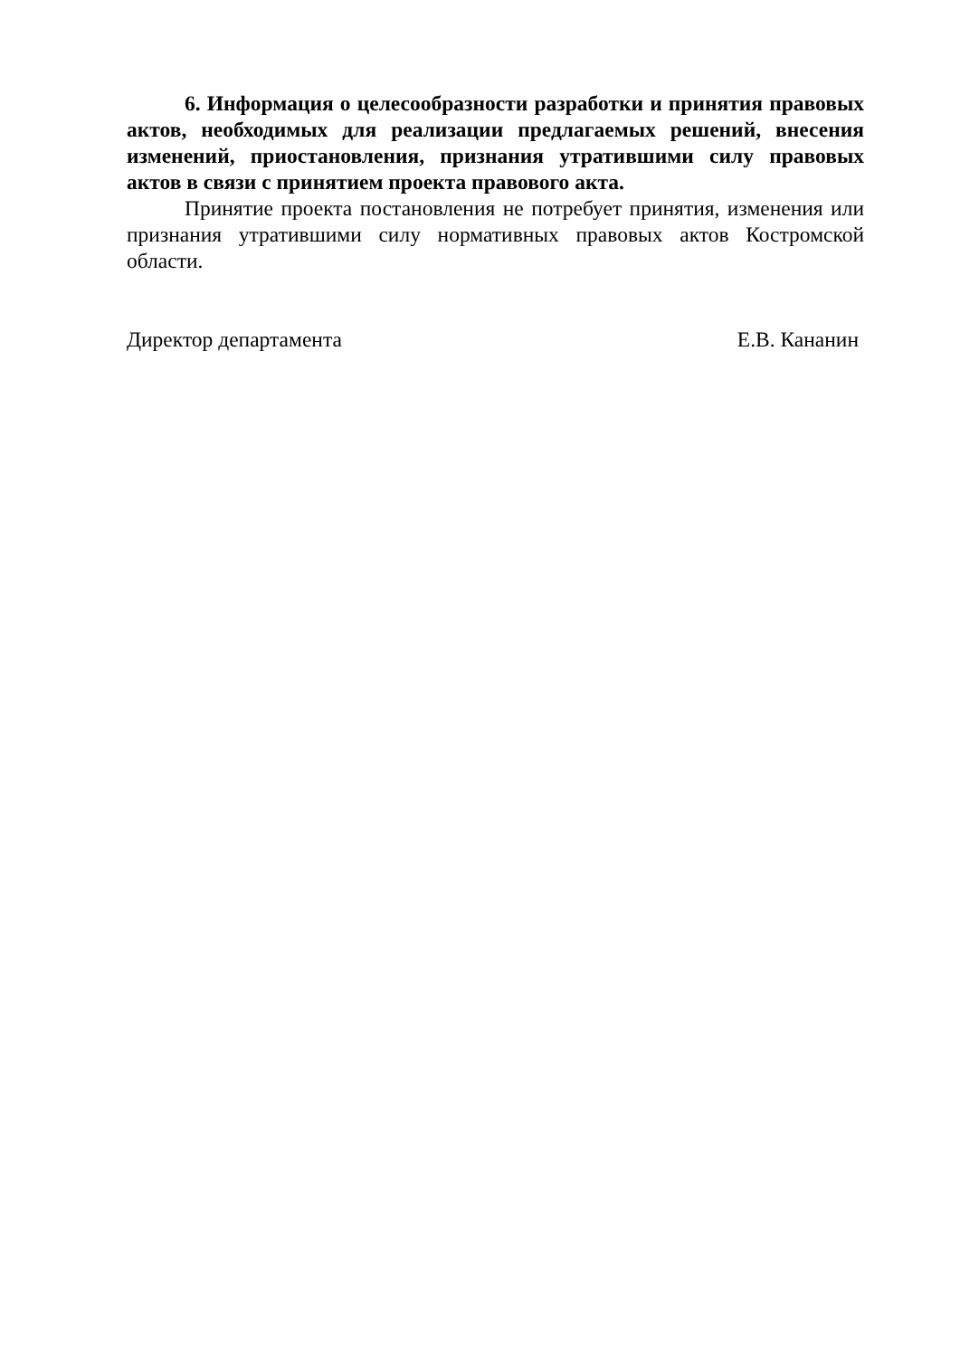6. Информация о целесообразности разработки и принятия правовых актов, необходимых для реализации предлагаемых решений, внесения изменений, приостановления, признания утратившими силу правовых актов в связи с принятием проекта правового акта.
Принятие проекта постановления не потребует принятия, изменения или признания утратившими силу нормативных правовых актов Костромской области.
Директор департамента Е.В. Кананин